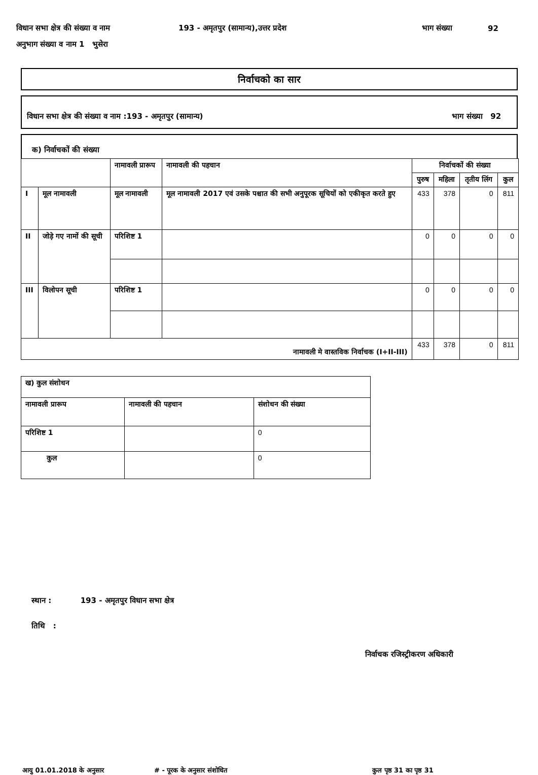विधान सभा क्षेत्र की संख्या व नाम 193 - अमृतपुर (सामान्य),उत्तर प्रदेश भाग संख्या 92
अनुभाग संख्या व नाम 1 भुसेरा
निर्वाचको का सार
विधान सभा क्षेत्र की संख्या व नाम :193 - अमृतपुर (सामान्य) भाग संख्या 92
क) निर्वाचकों की संख्या
| | | नामावली प्रारूप | नामावली की पहचान | निर्वाचकों की संख्या | | | |
| --- | --- | --- | --- | --- | --- | --- | --- |
| | | | | पुरुष | महिला | तृतीय लिंग | कुल |
| I | मूल नामावली | मूल नामावली | मूल नामावली 2017 एवं उसके पश्चात की सभी अनुपूरक सूचियों को एकीकृत करते हुए | 433 | 378 | 0 | 811 |
| II | जोड़े गए नामों की सूची | परिशिष्ट 1 | | 0 | 0 | 0 | 0 |
| III | विलोपन सूची | परिशिष्ट 1 | | 0 | 0 | 0 | 0 |
| नामावली मे वास्तविक निर्वाचक (I+II-III) | | | | 433 | 378 | 0 | 811 |
| ख) कुल संशोधन | | |
| नामावली प्रारूप | नामावली की पहचान | संशोधन की संख्या |
| परिशिष्ट 1 | | 0 |
| कुल | | 0 |
स्थान : 193 - अमृतपुर विधान सभा क्षेत्र
तिथि :
निर्वाचक रजिस्ट्रीकरण अधिकारी
आयु 01.01.2018 के अनुसार # - पूरक के अनुसार संशोधित कुल पृष्ठ 31 का पृष्ठ 31